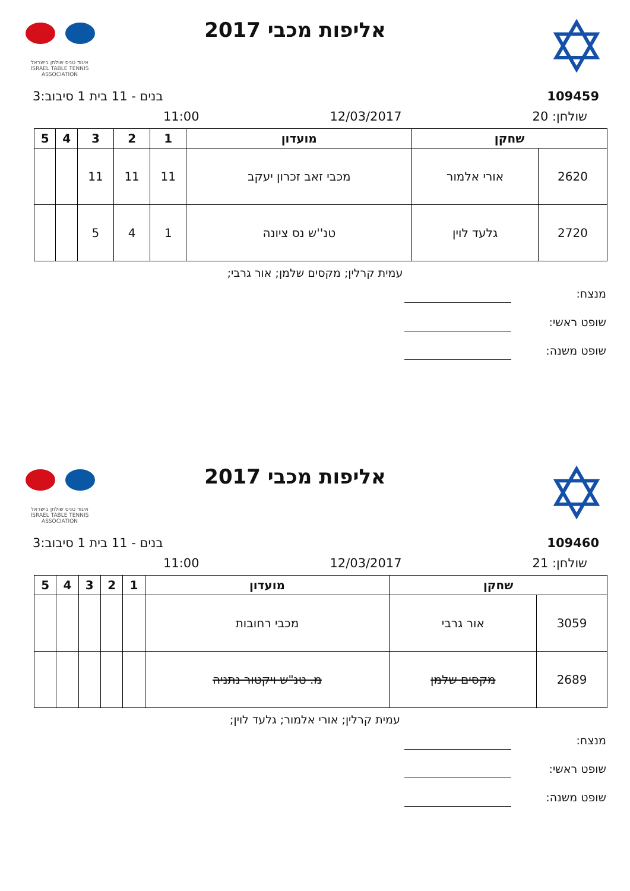איגוד טניס שולחן בישראל
ISRAEL TABLE TENNIS ASSOCIATION
אליפות מכבי 2017
✡
בנים - 11 בית 1 סיבוב:3 109459
11:00 12/03/2017 שולחן: 20
| שחקן | | מועדון | 1 | 2 | 3 | 4 | 5 |
| --- | --- | --- | --- | --- | --- | --- | --- |
| 2620 | אורי אלמור | מכבי זאב זכרון יעקב | 11 | 11 | 11 | | |
| 2720 | גלעד לוין | טנ''ש נס ציונה | 1 | 4 | 5 | | |
עמית קרלין; מקסים שלמן; אור גרבי;
מנצח:
שופט ראשי:
שופט משנה:
איגוד טניס שולחן בישראל
ISRAEL TABLE TENNIS ASSOCIATION
אליפות מכבי 2017
✡
בנים - 11 בית 1 סיבוב:3 109460
11:00 12/03/2017 שולחן: 21
| שחקן | | מועדון | 1 | 2 | 3 | 4 | 5 |
| --- | --- | --- | --- | --- | --- | --- | --- |
| 3059 | אור גרבי | מכבי רחובות | | | | | |
| 2689 | מקסים שלמן | מ. טנ"ש ויקטור נתניה | | | | | |
עמית קרלין; אורי אלמור; גלעד לוין;
מנצח:
שופט ראשי:
שופט משנה: